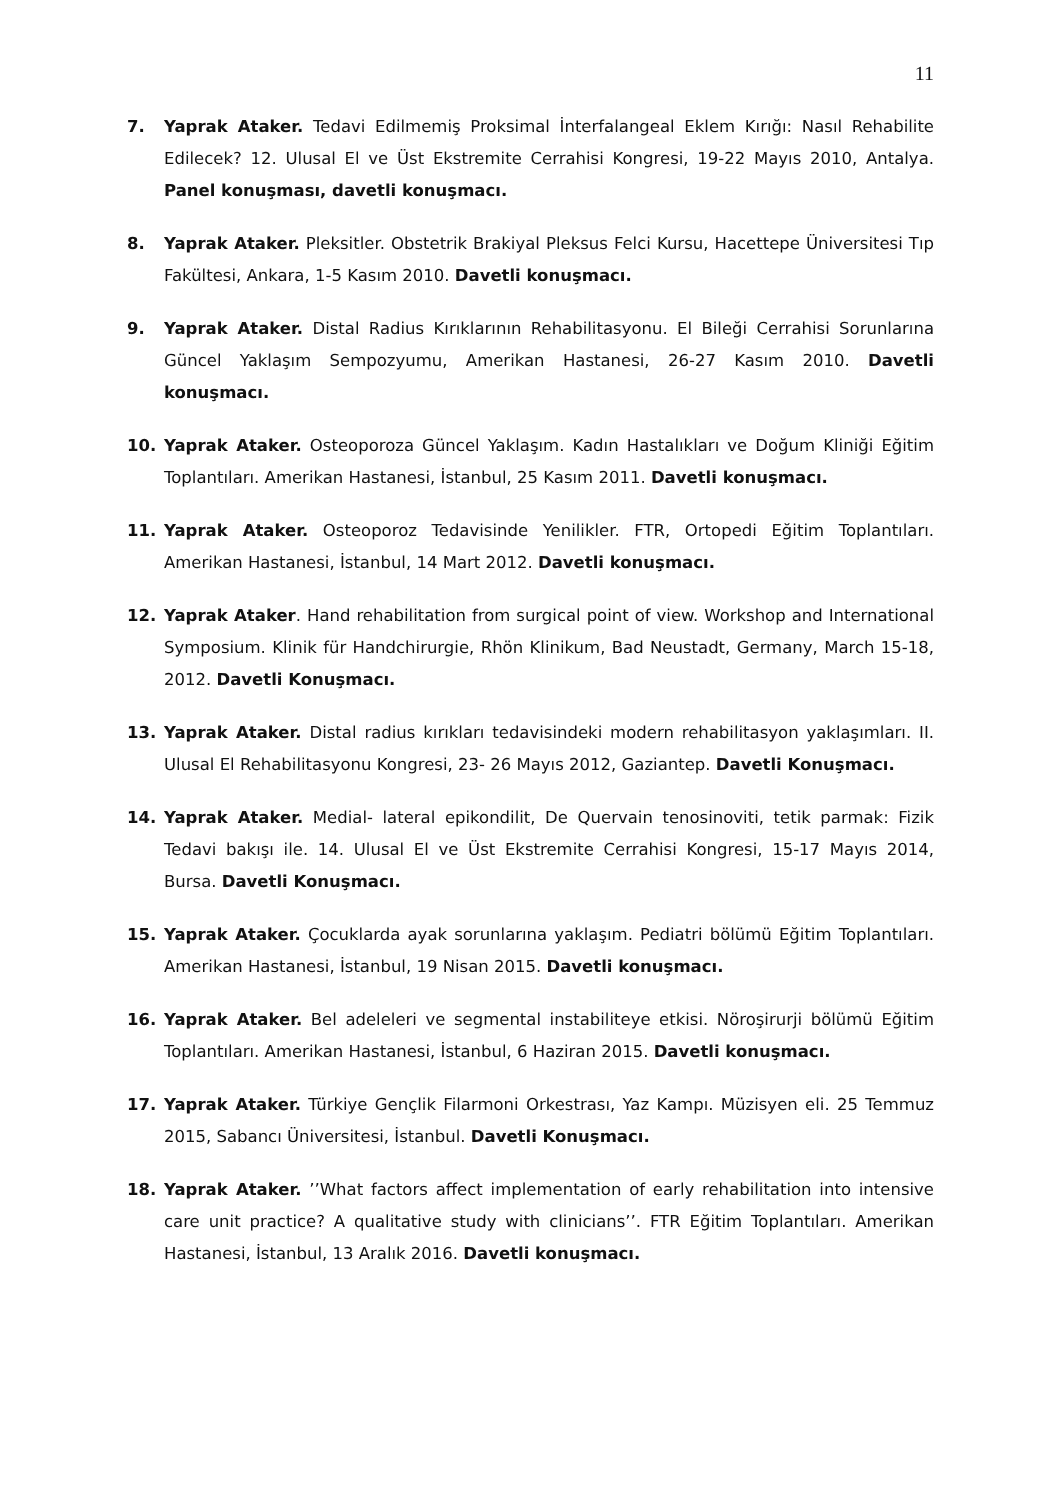11
7. Yaprak Ataker. Tedavi Edilmemiş Proksimal İnterfalangeal Eklem Kırığı: Nasıl Rehabilite Edilecek? 12. Ulusal El ve Üst Ekstremite Cerrahisi Kongresi, 19-22 Mayıs 2010, Antalya. Panel konuşması, davetli konuşmacı.
8. Yaprak Ataker. Pleksitler. Obstetrik Brakiyal Pleksus Felci Kursu, Hacettepe Üniversitesi Tıp Fakültesi, Ankara, 1-5 Kasım 2010. Davetli konuşmacı.
9. Yaprak Ataker. Distal Radius Kırıklarının Rehabilitasyonu. El Bileği Cerrahisi Sorunlarına Güncel Yaklaşım Sempozyumu, Amerikan Hastanesi, 26-27 Kasım 2010. Davetli konuşmacı.
10. Yaprak Ataker. Osteoporoza Güncel Yaklaşım. Kadın Hastalıkları ve Doğum Kliniği Eğitim Toplantıları. Amerikan Hastanesi, İstanbul, 25 Kasım 2011. Davetli konuşmacı.
11. Yaprak Ataker. Osteoporoz Tedavisinde Yenilikler. FTR, Ortopedi Eğitim Toplantıları. Amerikan Hastanesi, İstanbul, 14 Mart 2012. Davetli konuşmacı.
12. Yaprak Ataker. Hand rehabilitation from surgical point of view. Workshop and International Symposium. Klinik für Handchirurgie, Rhön Klinikum, Bad Neustadt, Germany, March 15-18, 2012. Davetli Konuşmacı.
13. Yaprak Ataker. Distal radius kırıkları tedavisindeki modern rehabilitasyon yaklaşımları. II. Ulusal El Rehabilitasyonu Kongresi, 23- 26 Mayıs 2012, Gaziantep. Davetli Konuşmacı.
14. Yaprak Ataker. Medial- lateral epikondilit, De Quervain tenosinoviti, tetik parmak: Fizik Tedavi bakışı ile. 14. Ulusal El ve Üst Ekstremite Cerrahisi Kongresi, 15-17 Mayıs 2014, Bursa. Davetli Konuşmacı.
15. Yaprak Ataker. Çocuklarda ayak sorunlarına yaklaşım. Pediatri bölümü Eğitim Toplantıları. Amerikan Hastanesi, İstanbul, 19 Nisan 2015. Davetli konuşmacı.
16. Yaprak Ataker. Bel adeleleri ve segmental instabiliteye etkisi. Nöroşirurji bölümü Eğitim Toplantıları. Amerikan Hastanesi, İstanbul, 6 Haziran 2015. Davetli konuşmacı.
17. Yaprak Ataker. Türkiye Gençlik Filarmoni Orkestrası, Yaz Kampı. Müzisyen eli. 25 Temmuz 2015, Sabancı Üniversitesi, İstanbul. Davetli Konuşmacı.
18. Yaprak Ataker. ’’What factors affect implementation of early rehabilitation into intensive care unit practice? A qualitative study with clinicians’’. FTR Eğitim Toplantıları. Amerikan Hastanesi, İstanbul, 13 Aralık 2016. Davetli konuşmacı.